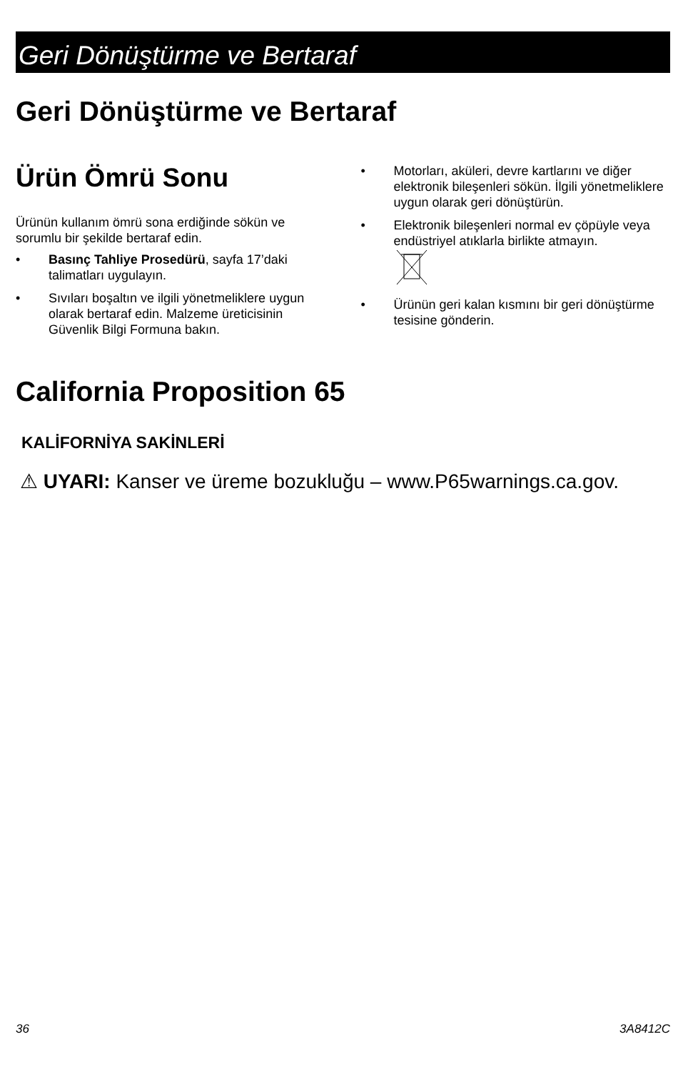Geri Dönüştürme ve Bertaraf
Geri Dönüştürme ve Bertaraf
Ürün Ömrü Sonu
Ürünün kullanım ömrü sona erdiğinde sökün ve sorumlu bir şekilde bertaraf edin.
• Basınç Tahliye Prosedürü, sayfa 17’daki talimatları uygulayın.
• Sıvıları boşaltın ve ilgili yönetmeliklere uygun olarak bertaraf edin. Malzeme üreticisinin Güvenlik Bilgi Formuna bakın.
• Motorları, aküleri, devre kartlarını ve diğer elektronik bileşenleri sökün. İlgili yönetmeliklere uygun olarak geri dönüştürün.
• Elektronik bileşenleri normal ev çöpüyle veya endüstriyel atıklarla birlikte atmayın.
• Ürünün geri kalan kısmını bir geri dönüştürme tesisine gönderin.
California Proposition 65
KALİFORNİYA SAKİNLERİ
⚠ UYARI: Kanser ve üreme bozukluğu – www.P65warnings.ca.gov.
36 3A8412C